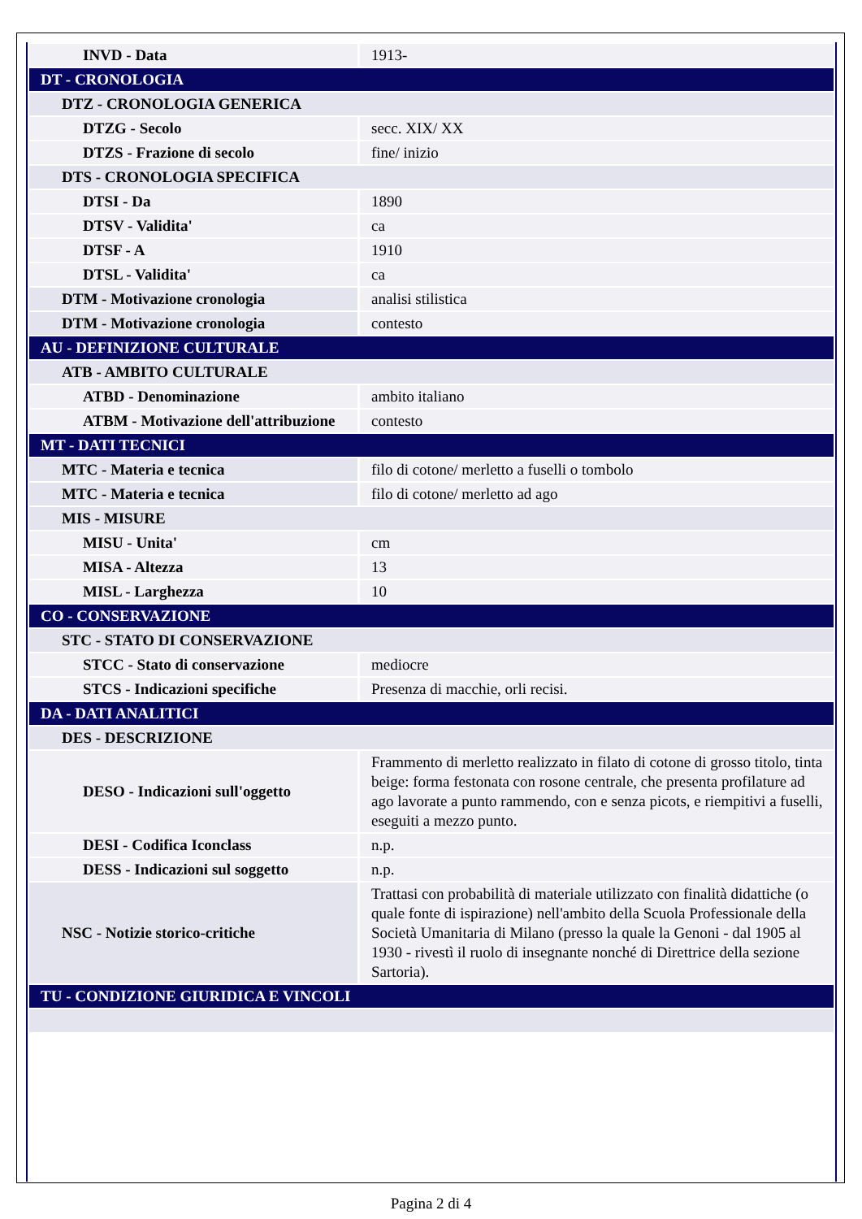| INVD - Data | 1913- |
| DT - CRONOLOGIA | |
| DTZ - CRONOLOGIA GENERICA | |
| DTZG - Secolo | secc. XIX/ XX |
| DTZS - Frazione di secolo | fine/ inizio |
| DTS - CRONOLOGIA SPECIFICA | |
| DTSI - Da | 1890 |
| DTSV - Validita' | ca |
| DTSF - A | 1910 |
| DTSL - Validita' | ca |
| DTM - Motivazione cronologia | analisi stilistica |
| DTM - Motivazione cronologia | contesto |
| AU - DEFINIZIONE CULTURALE | |
| ATB - AMBITO CULTURALE | |
| ATBD - Denominazione | ambito italiano |
| ATBM - Motivazione dell'attribuzione | contesto |
| MT - DATI TECNICI | |
| MTC - Materia e tecnica | filo di cotone/ merletto a fuselli o tombolo |
| MTC - Materia e tecnica | filo di cotone/ merletto ad ago |
| MIS - MISURE | |
| MISU - Unita' | cm |
| MISA - Altezza | 13 |
| MISL - Larghezza | 10 |
| CO - CONSERVAZIONE | |
| STC - STATO DI CONSERVAZIONE | |
| STCC - Stato di conservazione | mediocre |
| STCS - Indicazioni specifiche | Presenza di macchie, orli recisi. |
| DA - DATI ANALITICI | |
| DES - DESCRIZIONE | |
| DESO - Indicazioni sull'oggetto | Frammento di merletto realizzato in filato di cotone di grosso titolo, tinta beige: forma festonata con rosone centrale, che presenta profilature ad ago lavorate a punto rammendo, con e senza picots, e riempitivi a fuselli, eseguiti a mezzo punto. |
| DESI - Codifica Iconclass | n.p. |
| DESS - Indicazioni sul soggetto | n.p. |
| NSC - Notizie storico-critiche | Trattasi con probabilità di materiale utilizzato con finalità didattiche (o quale fonte di ispirazione) nell'ambito della Scuola Professionale della Società Umanitaria di Milano (presso la quale la Genoni - dal 1905 al 1930 - rivestì il ruolo di insegnante nonché di Direttrice della sezione Sartoria). |
| TU - CONDIZIONE GIURIDICA E VINCOLI | |
Pagina 2 di 4